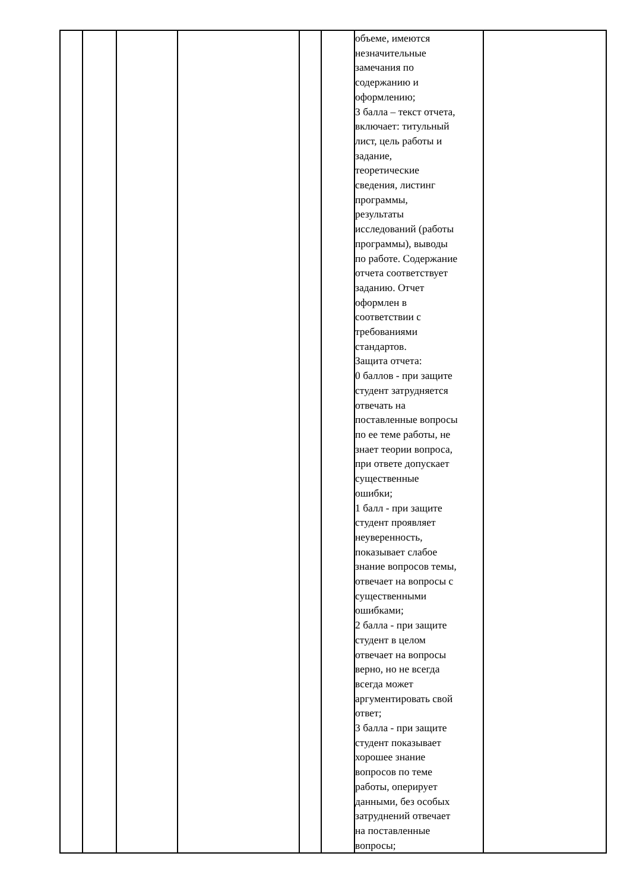| | | | | | | объеме, имеются незначительные замечания по содержанию и оформлению; 3 балла – текст отчета, включает: титульный лист, цель работы и задание, теоретические сведения, листинг программы, результаты исследований (работы программы), выводы по работе. Содержание отчета соответствует заданию. Отчет оформлен в соответствии с требованиями стандартов. Защита отчета: 0 баллов - при защите студент затрудняется отвечать на поставленные вопросы по ее теме работы, не знает теории вопроса, при ответе допускает существенные ошибки; 1 балл - при защите студент проявляет неуверенность, показывает слабое знание вопросов темы, отвечает на вопросы с существенными ошибками; 2 балла - при защите студент в целом отвечает на вопросы верно, но не всегда всегда может аргументировать свой ответ; 3 балла - при защите студент показывает хорошее знание вопросов по теме работы, оперирует данными, без особых затруднений отвечает на поставленные вопросы; | |